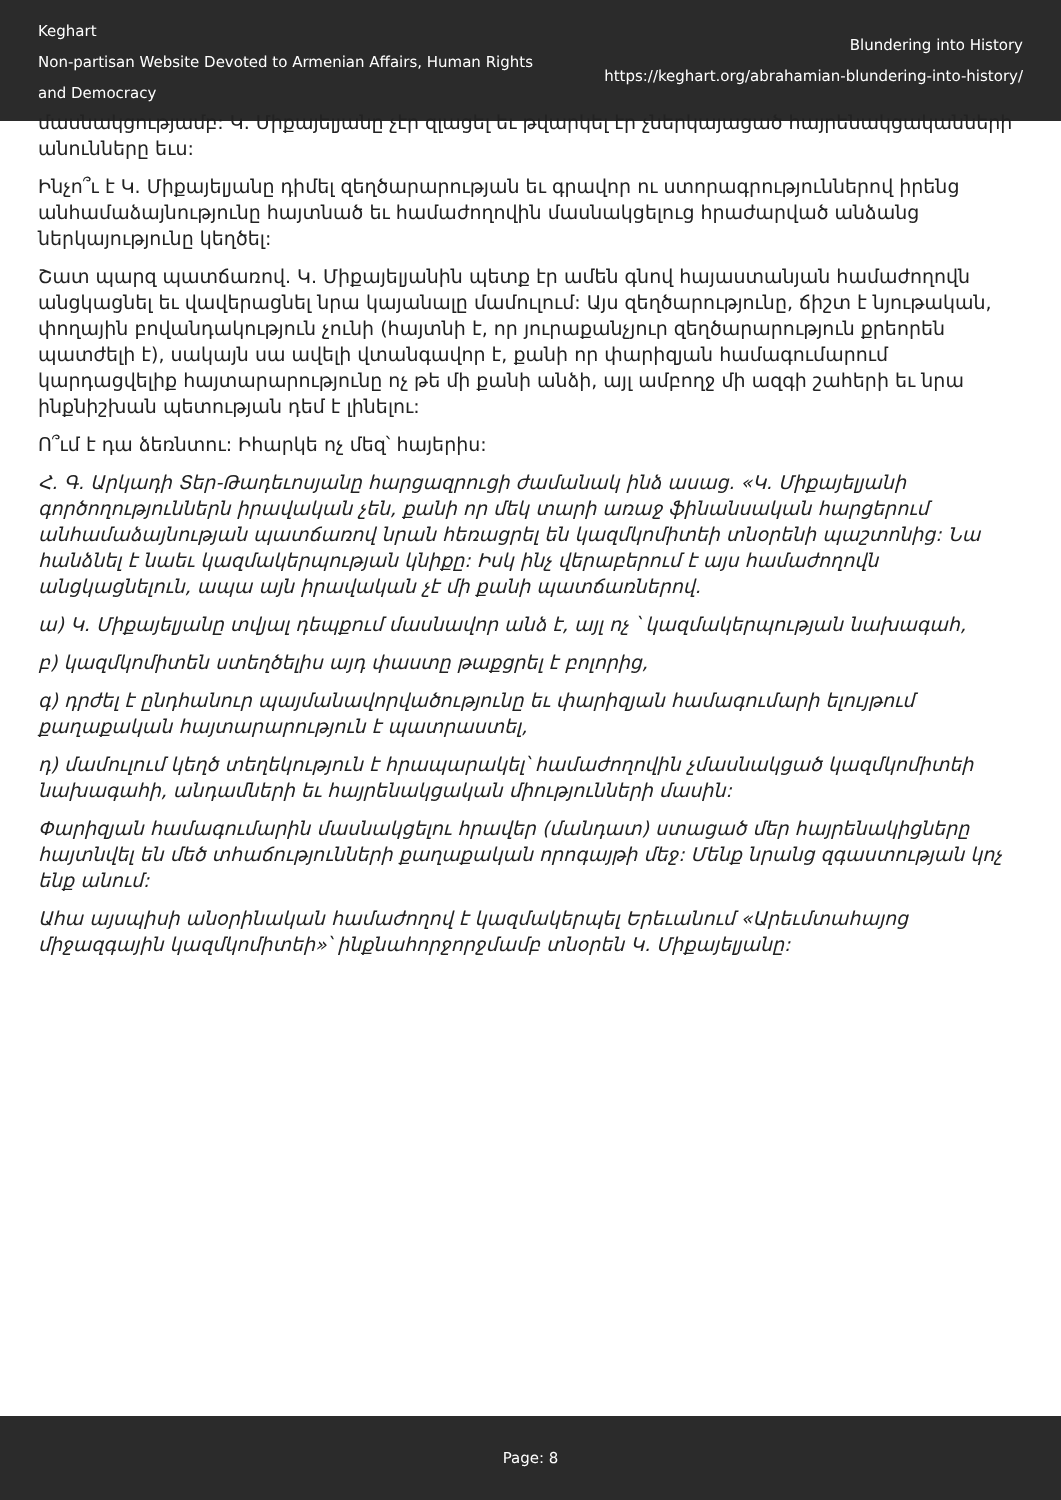Keghart
Non-partisan Website Devoted to Armenian Affairs, Human Rights and Democracy
Blundering into History
https://keghart.org/abrahamian-blundering-into-history/
մասնակցությամբ: Կ. Միքայելյանը չէր զլացել եւ թվարկել էր չներկայացած հայրենակցականների անունները եւս:
Ինչո՞ւ է Կ. Միքայելյանը դիմել զեղծարարության եւ գրավոր ու ստորագրություններով իրենց անհամաձայնությունը հայտնած եւ համաժողովին մասնակցելուց հրաժարված անձանց ներկայությունը կեղծել:
Շատ պարզ պատճառով. Կ. Միքայելյանին պետք էր ամեն գնով հայաստանյան համաժողովն անցկացնել եւ վավերացնել նրա կայանալը մամուլում: Այս զեղծարությունը, ճիշտ է նյութական, փողային բովանդակություն չունի (հայտնի է, որ յուրաքանչյուր զեղծարարություն քրեորեն պատժելի է), սակայն սա ավելի վտանգավոր է, քանի որ փարիզյան համագումարում կարդացվելիք հայտարարությունը ոչ թե մի քանի անձի, այլ ամբողջ մի ազգի շահերի եւ նրա ինքնիշխան պետության դեմ է լինելու:
Ո՞ւմ է դա ձեռնտու: Իհարկե ոչ մեզ՝ հայերիս:
Հ. Գ. Արկադի Տեր-Թադեւոսյանը հարցազրուցի ժամանակ ինձ ասաց. «Կ. Միքայելյանի գործողություններն իրավական չեն, քանի որ մեկ տարի առաջ ֆինանսական հարցերում անհամաձայնության պատճառով նրան հեռացրել են կազմկոմիտեի տնօրենի պաշտոնից: Նա հանձնել է նաեւ կազմակերպության կնիքը: Իսկ ինչ վերաբերում է այս համաժողովն անցկացնելուն, ապա այն իրավական չէ մի քանի պատճառներով.
ա) Կ. Միքայելյանը տվյալ դեպքում մասնավոր անձ է, այլ ոչ ՝ կազմակերպության նախագահ,
բ) կազմկոմիտեն ստեղծելիս այդ փաստը թաքցրել է բոլորից,
գ) դրժել է ընդհանուր պայմանավորվածությունը եւ փարիզյան համագումարի ելույթում քաղաքական հայտարարություն է պատրաստել,
դ) մամուլում կեղծ տեղեկություն է հրապարակել՝ համաժողովին չմասնակցած կազմկոմիտեի նախագահի, անդամների եւ հայրենակցական միությունների մասին:
Փարիզյան համագումարին մասնակցելու հրավեր (մանդատ) ստացած մեր հայրենակիցները հայտնվել են մեծ տհաճությունների քաղաքական որոգայթի մեջ: Մենք նրանց զգաստության կոչ ենք անում:
Ահա այսպիսի անօրինական համաժողով է կազմակերպել Երեւանում «Արեւմտահայոց միջազգային կազմկոմիտեի»՝ ինքնահորջորջմամբ տնօրեն Կ. Միքայելյանը:
Page: 8